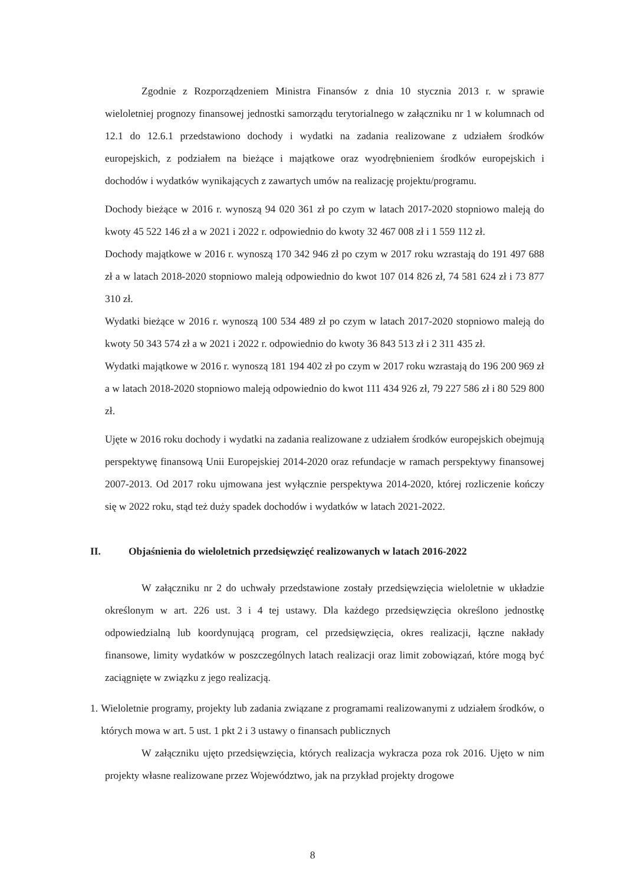Zgodnie z Rozporządzeniem Ministra Finansów z dnia 10 stycznia 2013 r. w sprawie wieloletniej prognozy finansowej jednostki samorządu terytorialnego w załączniku nr 1 w kolumnach od 12.1 do 12.6.1 przedstawiono dochody i wydatki na zadania realizowane z udziałem środków europejskich, z podziałem na bieżące i majątkowe oraz wyodrębnieniem środków europejskich i dochodów i wydatków wynikających z zawartych umów na realizację projektu/programu.
Dochody bieżące w 2016 r. wynoszą 94 020 361 zł po czym w latach 2017-2020 stopniowo maleją do kwoty 45 522 146 zł a w 2021 i 2022 r. odpowiednio do kwoty 32 467 008 zł i 1 559 112 zł.
Dochody majątkowe w 2016 r. wynoszą 170 342 946 zł po czym w 2017 roku wzrastają do 191 497 688 zł a w latach 2018-2020 stopniowo maleją odpowiednio do kwot 107 014 826 zł, 74 581 624 zł i 73 877 310 zł.
Wydatki bieżące w 2016 r. wynoszą 100 534 489 zł po czym w latach 2017-2020 stopniowo maleją do kwoty 50 343 574 zł a w 2021 i 2022 r. odpowiednio do kwoty 36 843 513 zł i 2 311 435 zł.
Wydatki majątkowe w 2016 r. wynoszą 181 194 402 zł po czym w 2017 roku wzrastają do 196 200 969 zł a w latach 2018-2020 stopniowo maleją odpowiednio do kwot 111 434 926 zł, 79 227 586 zł i 80 529 800 zł.
Ujęte w 2016 roku dochody i wydatki na zadania realizowane z udziałem środków europejskich obejmują perspektywę finansową Unii Europejskiej 2014-2020 oraz refundacje w ramach perspektywy finansowej 2007-2013. Od 2017 roku ujmowana jest wyłącznie perspektywa 2014-2020, której rozliczenie kończy się w 2022 roku, stąd też duży spadek dochodów i wydatków w latach 2021-2022.
II. Objaśnienia do wieloletnich przedsięwzięć realizowanych w latach 2016-2022
W załączniku nr 2 do uchwały przedstawione zostały przedsięwzięcia wieloletnie w układzie określonym w art. 226 ust. 3 i 4 tej ustawy. Dla każdego przedsięwzięcia określono jednostkę odpowiedzialną lub koordynującą program, cel przedsięwzięcia, okres realizacji, łączne nakłady finansowe, limity wydatków w poszczególnych latach realizacji oraz limit zobowiązań, które mogą być zaciągnięte w związku z jego realizacją.
1. Wieloletnie programy, projekty lub zadania związane z programami realizowanymi z udziałem środków, o których mowa w art. 5 ust. 1 pkt 2 i 3 ustawy o finansach publicznych
W załączniku ujęto przedsięwzięcia, których realizacja wykracza poza rok 2016. Ujęto w nim projekty własne realizowane przez Województwo, jak na przykład projekty drogowe
8